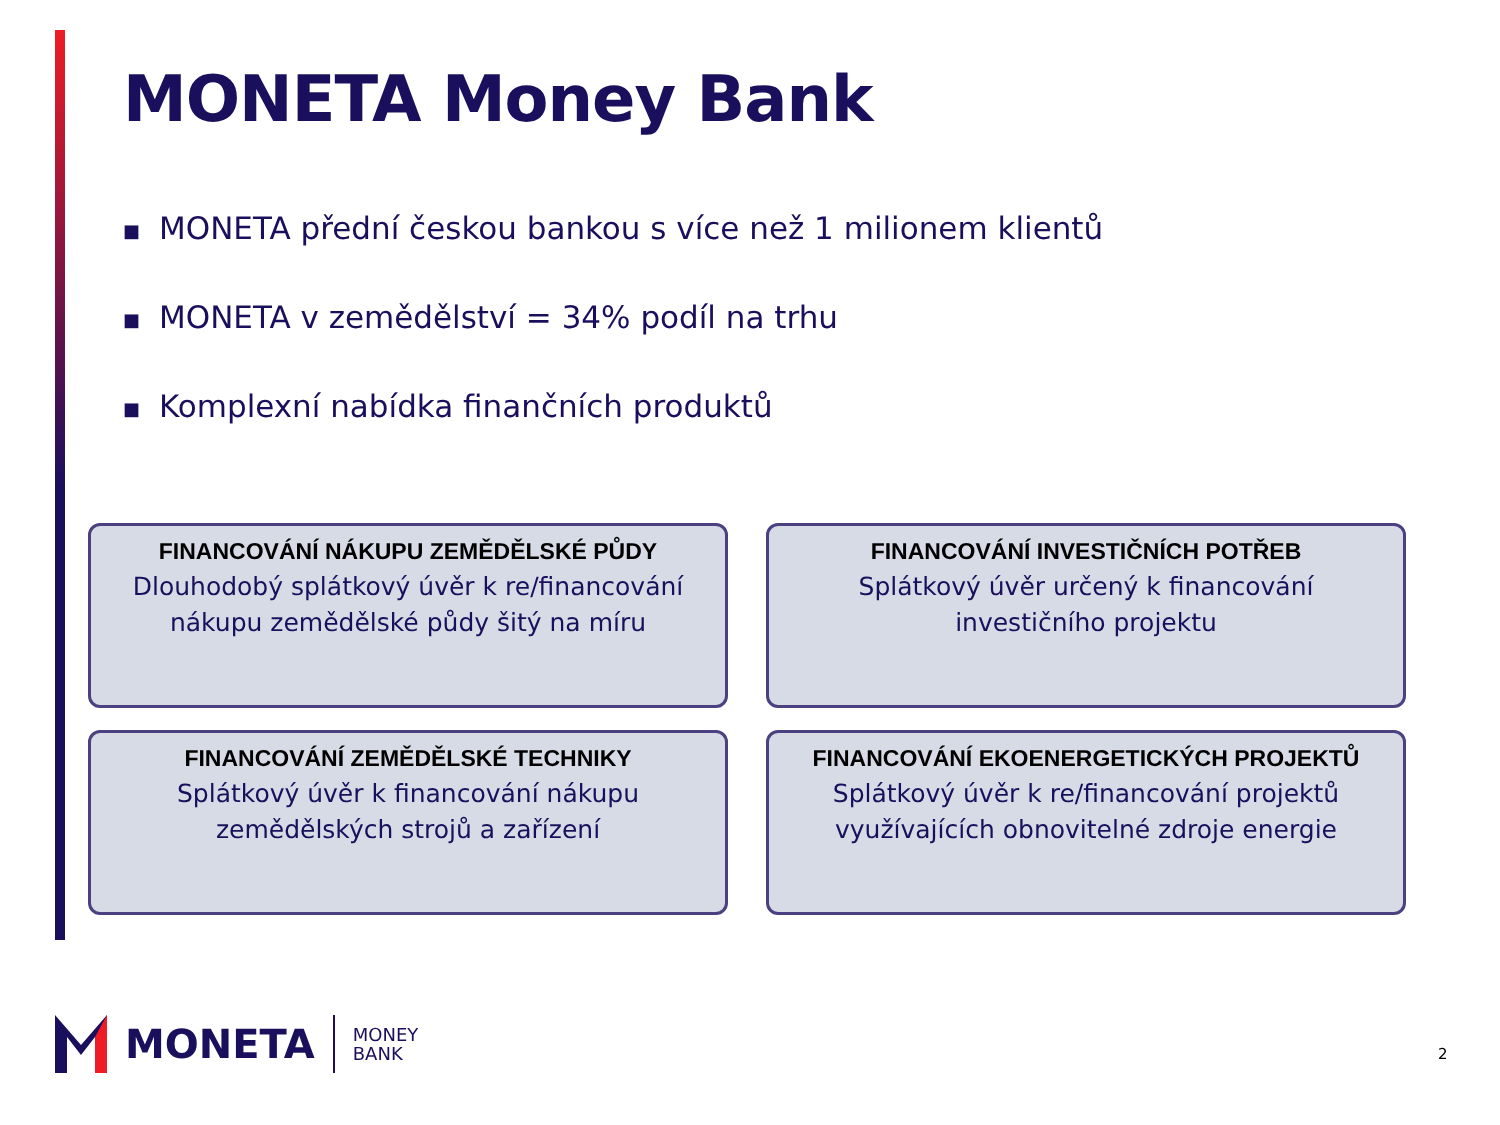MONETA Money Bank
■ MONETA přední českou bankou s více než 1 milionem klientů
■ MONETA v zemědělství = 34% podíl na trhu
■ Komplexní nabídka finančních produktů
FINANCOVÁNÍ NÁKUPU ZEMĚDĚLSKÉ PŮDY
Dlouhodobý splátkový úvěr k re/financování
nákupu zemědělské půdy šitý na míru
FINANCOVÁNÍ INVESTIČNÍCH POTŘEB
Splátkový úvěr určený k financování
investičního projektu
FINANCOVÁNÍ ZEMĚDĚLSKÉ TECHNIKY
Splátkový úvěr k financování nákupu
zemědělských strojů a zařízení
FINANCOVÁNÍ EKOENERGETICKÝCH PROJEKTŮ
Splátkový úvěr k re/financování projektů
využívajících obnovitelné zdroje energie
MONETA
MONEY
BANK
2